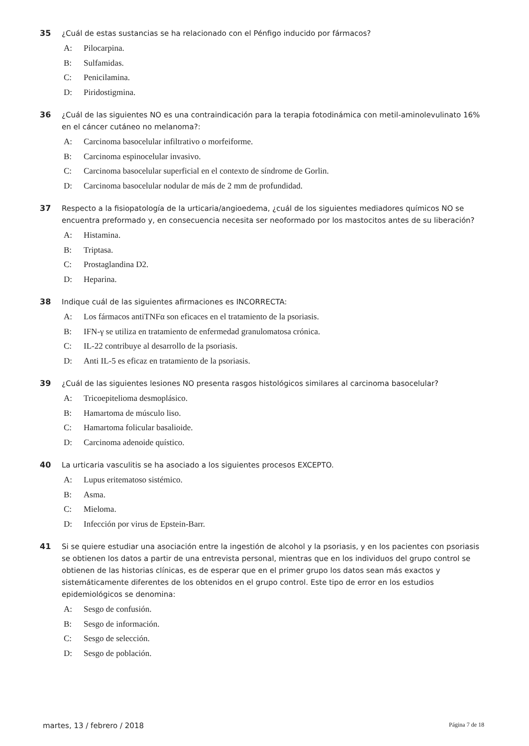35 ¿Cuál de estas sustancias se ha relacionado con el Pénfigo inducido por fármacos?
A: Pilocarpina.
B: Sulfamidas.
C: Penicilamina.
D: Piridostigmina.
36 ¿Cuál de las siguientes NO es una contraindicación para la terapia fotodinámica con metil-aminolevulinato 16% en el cáncer cutáneo no melanoma?:
A: Carcinoma basocelular infiltrativo o morfeiforme.
B: Carcinoma espinocelular invasivo.
C: Carcinoma basocelular superficial en el contexto de síndrome de Gorlin.
D: Carcinoma basocelular nodular de más de 2 mm de profundidad.
37 Respecto a la fisiopatología de la urticaria/angioedema, ¿cuál de los siguientes mediadores químicos NO se encuentra preformado y, en consecuencia necesita ser neoformado por los mastocitos antes de su liberación?
A: Histamina.
B: Triptasa.
C: Prostaglandina D2.
D: Heparina.
38 Indique cuál de las siguientes afirmaciones es INCORRECTA:
A: Los fármacos antiTNFα son eficaces en el tratamiento de la psoriasis.
B: IFN-γ se utiliza en tratamiento de enfermedad granulomatosa crónica.
C: IL-22 contribuye al desarrollo de la psoriasis.
D: Anti IL-5 es eficaz en tratamiento de la psoriasis.
39 ¿Cuál de las siguientes lesiones NO presenta rasgos histológicos similares al carcinoma basocelular?
A: Tricoepitelioma desmoplásico.
B: Hamartoma de músculo liso.
C: Hamartoma folicular basalioide.
D: Carcinoma adenoide quístico.
40 La urticaria vasculitis se ha asociado a los siguientes procesos EXCEPTO.
A: Lupus eritematoso sistémico.
B: Asma.
C: Mieloma.
D: Infección por virus de Epstein-Barr.
41 Si se quiere estudiar una asociación entre la ingestión de alcohol y la psoriasis, y en los pacientes con psoriasis se obtienen los datos a partir de una entrevista personal, mientras que en los individuos del grupo control se obtienen de las historias clínicas, es de esperar que en el primer grupo los datos sean más exactos y sistemáticamente diferentes de los obtenidos en el grupo control. Este tipo de error en los estudios epidemiológicos se denomina:
A: Sesgo de confusión.
B: Sesgo de información.
C: Sesgo de selección.
D: Sesgo de población.
martes, 13 / febrero / 2018 Página 7 de 18